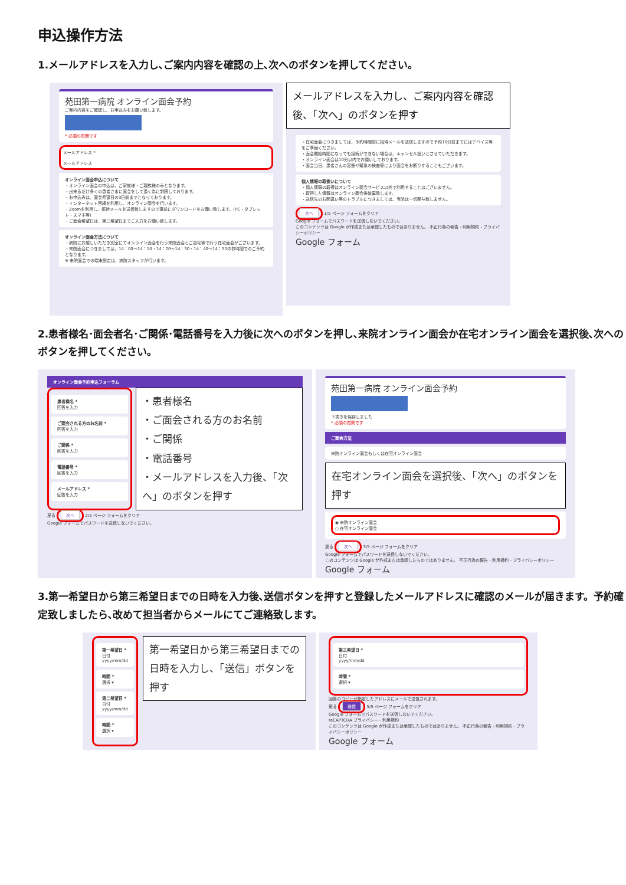申込操作方法
1.メールアドレスを入力し､ご案内内容を確認の上､次へのボタンを押してください。
苑田第一病院 オンライン面会予約
ご案内内容をご確認し、お申込みをお願い致します。
* 必須の質問です
メールアドレス *
メールアドレス
オンライン面会申込について
・オンライン面会の申込は、ご家族様・ご親族様のみとなります。
・出来るだけ多くの患者さまに面会をして頂く為に制限しております。
・お申込みは、面会希望日の3日前までとなっております。
・インターネット回線を利用し、オンライン面会を行います。
・Zoomを利用し、招待メールを送信致しますので事前にダウンロードをお願い致します。(PC・タブレット・スマホ等)
・ご面会希望日は、第三希望日までご入力をお願い致します。
オンライン面会方法について
・病院にお越しいただき別室にてオンライン面会を行う来院面会とご自宅等で行う在宅面会がございます。
・来院面会につきましては、14：00〜14：10・14：20〜14：30・14：40〜14：50のお時間でのご予約となります。
※ 来院面会での端末設定は、病院スタッフが行います。
メールアドレスを入力し、ご案内内容を確認後、「次へ」のボタンを押す
・在宅面会につきましては、予約時間前に招待メールを送信しますので予約10分前までにはデバイス等をご準備ください。
・面会開始時間になっても接続ができない場合は、キャンセル扱いとさせていただきます。
・オンライン面会は10分以内でお願いしております。
・面会当日、患者さんの容態や緊急の検査等により面会をお断りすることもございます。
個人情報の取扱いについて
・個人情報の取得はオンライン面会サービス以外で利用することはございません。
・取得した情報はオンライン面会後破棄致します。
・送信先のお間違い等のトラブルにつきましては、当院は一切関与致しません。
次へ 1/5 ページ フォームをクリア
Google フォームでパスワードを送信しないでください。
このコンテンツは Google が作成または承認したものではありません。 不正行為の報告 - 利用規約 - プライバシーポリシー
Google フォーム
2.患者様名･面会者名･ご関係･電話番号を入力後に次へのボタンを押し､来院オンライン面会か在宅オンライン面会を選択後､次へのボタンを押してください。
オンライン面会予約申込フォーラム
患者様名 *
回答を入力
ご面会される方のお名前 *
回答を入力
ご関係 *
回答を入力
電話番号 *
回答を入力
メールアドレス *
回答を入力
・患者様名
・ご面会される方のお名前
・ご関係
・電話番号
・メールアドレスを入力後、「次へ」のボタンを押す
戻る 次へ 2/5 ページ フォームをクリア
Google フォームでパスワードを送信しないでください。
苑田第一病院 オンライン面会予約
下書きを保存しました
* 必須の質問です
ご面会方法
来院オンライン面会もしくは在宅オンライン面会
在宅オンライン面会を選択後、「次へ」のボタンを押す
◉ 来院オンライン面会
○ 在宅オンライン面会
戻る 次へ 3/5 ページ フォームをクリア
Google フォームでパスワードを送信しないでください。
このコンテンツは Google が作成または承認したものではありません。 不正行為の報告 - 利用規約 - プライバシーポリシー
Google フォーム
3.第一希望日から第三希望日までの日時を入力後､送信ボタンを押すと登録したメールアドレスに確認のメールが届きます。予約確定致しましたら､改めて担当者からメールにてご連絡致します。
第一希望日 *
日付
yyyy/mm/dd
時間 *
選択 ▾
第二希望日 *
日付
yyyy/mm/dd
時間 *
選択 ▾
第一希望日から第三希望日までの日時を入力し、「送信」ボタンを押す
第三希望日 *
日付
yyyy/mm/dd
時間 *
選択 ▾
回答のコピーが指定したアドレスにメールで送信されます。
戻る 送信 5/5 ページ フォームをクリア
Google フォームでパスワードを送信しないでください。
reCAPTCHA プライバシー - 利用規約
このコンテンツは Google が作成または承認したものではありません。 不正行為の報告 - 利用規約 - プライバシーポリシー
Google フォーム